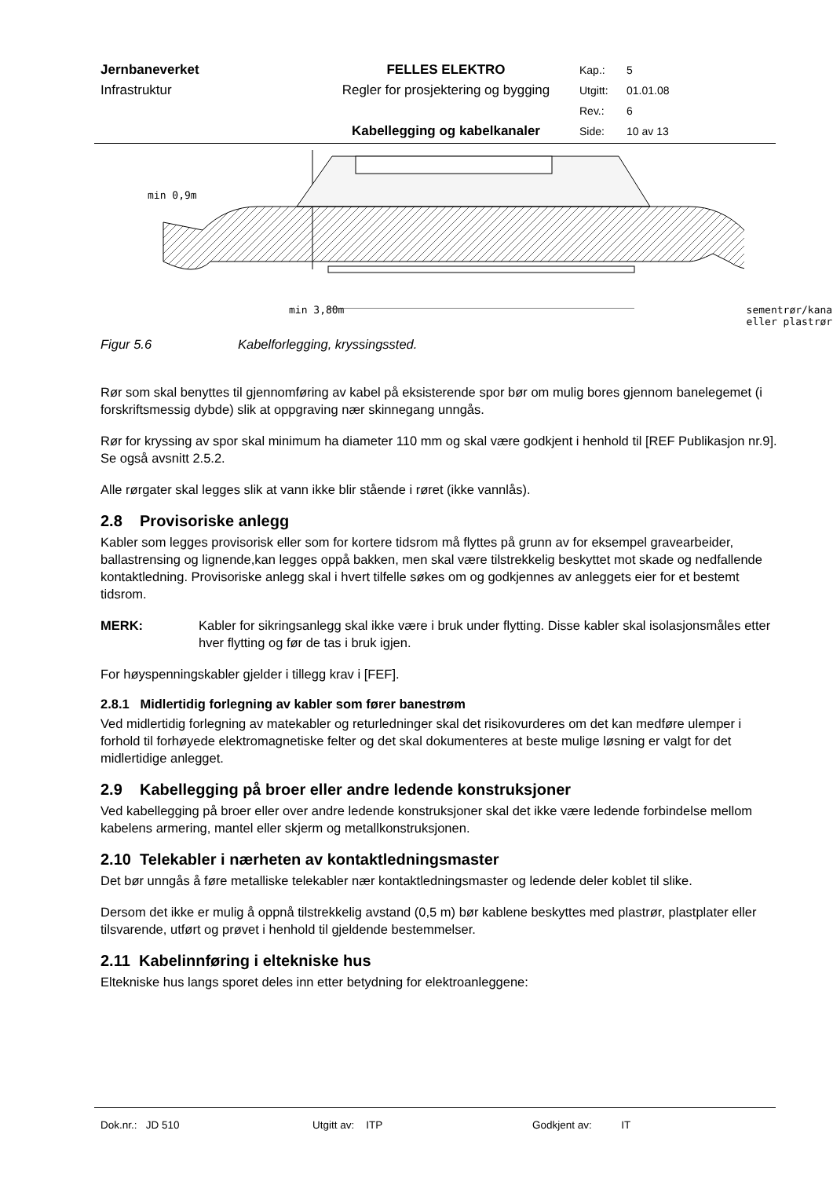Jernbaneverket
FELLES ELEKTRO
Kap.:
5
Infrastruktur
Regler for prosjektering og bygging
Utgitt:
01.01.08
Rev.:
6
Kabellegging og kabelkanaler
Side:
10 av 13
min 0,9m
min 3,80m sementrør/kanal
eller plastrør
Figur 5.6 Kabelforlegging, kryssingssted.
Rør som skal benyttes til gjennomføring av kabel på eksisterende spor bør om mulig bores gjennom banelegemet (i forskriftsmessig dybde) slik at oppgraving nær skinnegang unngås.
Rør for kryssing av spor skal minimum ha diameter 110 mm og skal være godkjent i henhold til [REF Publikasjon nr.9]. Se også avsnitt 2.5.2.
Alle rørgater skal legges slik at vann ikke blir stående i røret (ikke vannlås).
2.8 Provisoriske anlegg
Kabler som legges provisorisk eller som for kortere tidsrom må flyttes på grunn av for eksempel gravearbeider, ballastrensing og lignende,kan legges oppå bakken, men skal være tilstrekkelig beskyttet mot skade og nedfallende kontaktledning. Provisoriske anlegg skal i hvert tilfelle søkes om og godkjennes av anleggets eier for et bestemt tidsrom.
MERK: Kabler for sikringsanlegg skal ikke være i bruk under flytting. Disse kabler skal isolasjonsmåles etter hver flytting og før de tas i bruk igjen.
For høyspenningskabler gjelder i tillegg krav i [FEF].
2.8.1 Midlertidig forlegning av kabler som fører banestrøm
Ved midlertidig forlegning av matekabler og returledninger skal det risikovurderes om det kan medføre ulemper i forhold til forhøyede elektromagnetiske felter og det skal dokumenteres at beste mulige løsning er valgt for det midlertidige anlegget.
2.9 Kabellegging på broer eller andre ledende konstruksjoner
Ved kabellegging på broer eller over andre ledende konstruksjoner skal det ikke være ledende forbindelse mellom kabelens armering, mantel eller skjerm og metallkonstruksjonen.
2.10 Telekabler i nærheten av kontaktledningsmaster
Det bør unngås å føre metalliske telekabler nær kontaktledningsmaster og ledende deler koblet til slike.
Dersom det ikke er mulig å oppnå tilstrekkelig avstand (0,5 m) bør kablene beskyttes med plastrør, plastplater eller tilsvarende, utført og prøvet i henhold til gjeldende bestemmelser.
2.11 Kabelinnføring i eltekniske hus
Eltekniske hus langs sporet deles inn etter betydning for elektroanleggene:
Dok.nr.: JD 510 Utgitt av: ITP Godkjent av: IT